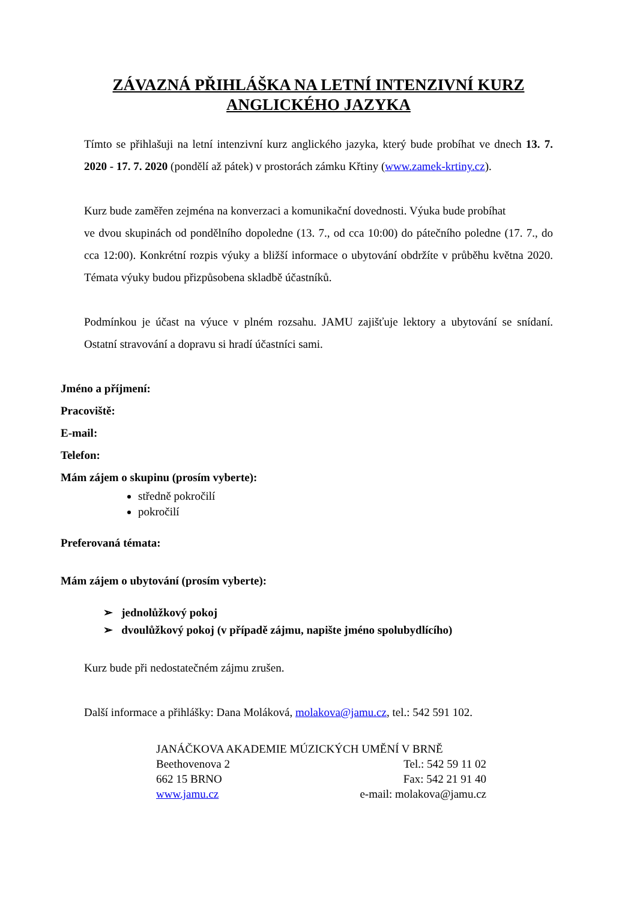ZÁVAZNÁ PŘIHLÁŠKA NA LETNÍ INTENZIVNÍ KURZ
ANGLICKÉHO JAZYKA
Tímto se přihlašuji na letní intenzivní kurz anglického jazyka, který bude probíhat ve dnech 13. 7. 2020 - 17. 7. 2020 (pondělí až pátek) v prostorách zámku Křtiny (www.zamek-krtiny.cz).
Kurz bude zaměřen zejména na konverzaci a komunikační dovednosti. Výuka bude probíhat
ve dvou skupinách od pondělního dopoledne (13. 7., od cca 10:00) do pátečního poledne (17. 7., do cca 12:00). Konkrétní rozpis výuky a bližší informace o ubytování obdržíte v průběhu května 2020. Témata výuky budou přizpůsobena skladbě účastníků.
Podmínkou je účast na výuce v plném rozsahu. JAMU zajišťuje lektory a ubytování se snídaní. Ostatní stravování a dopravu si hradí účastníci sami.
Jméno a příjmení:
Pracoviště:
E-mail:
Telefon:
Mám zájem o skupinu (prosím vyberte):
středně pokročilí
pokročilí
Preferovaná témata:
Mám zájem o ubytování (prosím vyberte):
➢ jednolůžkový pokoj
➢ dvoulůžkový pokoj (v případě zájmu, napište jméno spolubydlícího)
Kurz bude při nedostatečném zájmu zrušen.
Další informace a přihlášky: Dana Moláková, molakova@jamu.cz, tel.: 542 591 102.
JANÁČKOVA AKADEMIE MÚZICKÝCH UMĚNÍ V BRNĚ
Beethovenova 2 Tel.: 542 59 11 02
662 15 BRNO Fax: 542 21 91 40
www.jamu.cz e-mail: molakova@jamu.cz